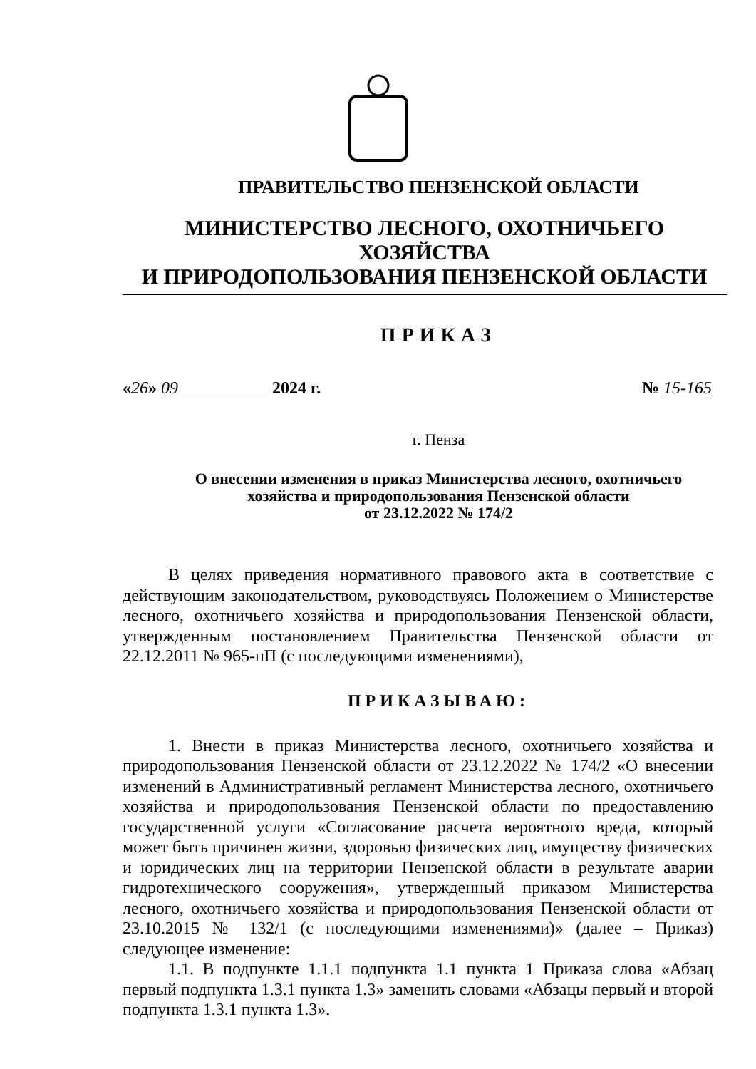ПРАВИТЕЛЬСТВО ПЕНЗЕНСКОЙ ОБЛАСТИ
МИНИСТЕРСТВО ЛЕСНОГО, ОХОТНИЧЬЕГО ХОЗЯЙСТВА
И ПРИРОДОПОЛЬЗОВАНИЯ ПЕНЗЕНСКОЙ ОБЛАСТИ
ПРИКАЗ
«26» 09 2024 г. № 15-165
г. Пенза
О внесении изменения в приказ Министерства лесного, охотничьего
хозяйства и природопользования Пензенской области
от 23.12.2022 № 174/2
В целях приведения нормативного правового акта в соответствие с действующим законодательством, руководствуясь Положением о Министерстве лесного, охотничьего хозяйства и природопользования Пензенской области, утвержденным постановлением Правительства Пензенской области от 22.12.2011 № 965-пП (с последующими изменениями),
ПРИКАЗЫВАЮ:
1. Внести в приказ Министерства лесного, охотничьего хозяйства и природопользования Пензенской области от 23.12.2022 № 174/2 «О внесении изменений в Административный регламент Министерства лесного, охотничьего хозяйства и природопользования Пензенской области по предоставлению государственной услуги «Согласование расчета вероятного вреда, который может быть причинен жизни, здоровью физических лиц, имуществу физических и юридических лиц на территории Пензенской области в результате аварии гидротехнического сооружения», утвержденный приказом Министерства лесного, охотничьего хозяйства и природопользования Пензенской области от 23.10.2015 № 132/1 (с последующими изменениями)» (далее – Приказ) следующее изменение:
1.1. В подпункте 1.1.1 подпункта 1.1 пункта 1 Приказа слова «Абзац первый подпункта 1.3.1 пункта 1.3» заменить словами «Абзацы первый и второй подпункта 1.3.1 пункта 1.3».